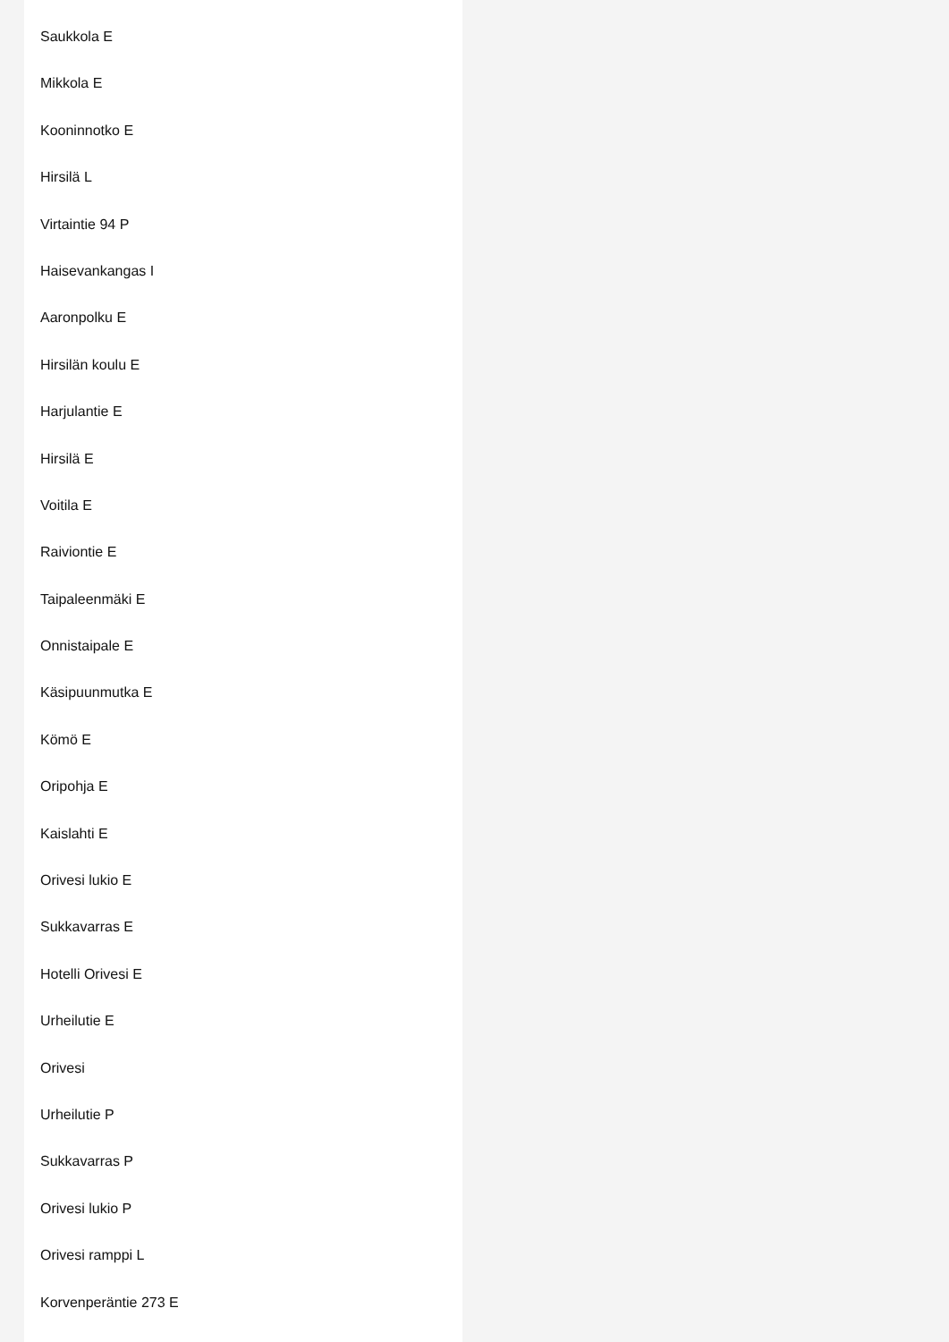Saukkola E
Mikkola E
Kooninnotko E
Hirsilä L
Virtaintie 94 P
Haisevankangas I
Aaronpolku E
Hirsilän koulu E
Harjulantie E
Hirsilä E
Voitila E
Raiviontie E
Taipaleenmäki E
Onnistaipale E
Käsipuunmutka E
Kömö E
Oripohja E
Kaislahti E
Orivesi lukio E
Sukkavarras E
Hotelli Orivesi E
Urheilutie E
Orivesi
Urheilutie P
Sukkavarras P
Orivesi lukio P
Orivesi ramppi L
Korvenperäntie 273 E